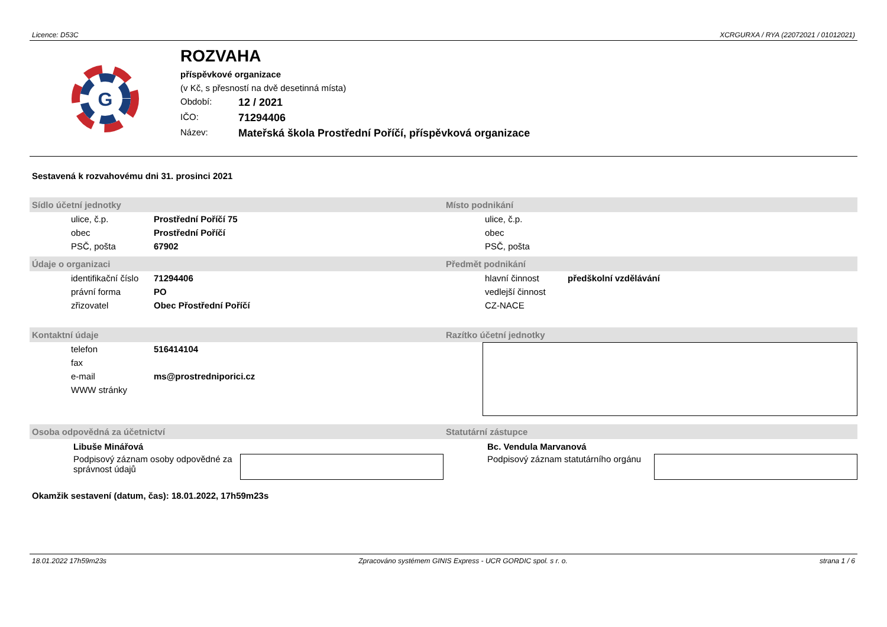Licence: D53C XCRGURXA / RYA (22072021 / 01012021)
G
ROZVAHA
příspěvkové organizace
(v Kč, s přesností na dvě desetinná místa)
Období: 12 / 2021
IČO: 71294406
Název: Mateřská škola Prostřední Poříčí, příspěvková organizace
Sestavená k rozvahovému dni 31. prosinci 2021
Sídlo účetní jednotky
| ulice, č.p. | Prostřední Poříčí 75 |
| obec | Prostřední Poříčí |
| PSČ, pošta | 67902 |
Místo podnikání
| ulice, č.p. |
| obec |
| PSČ, pošta |
Údaje o organizaci
| identifikační číslo | 71294406 |
| právní forma | PO |
| zřizovatel | Obec Přostřední Poříčí |
Předmět podnikání
| hlavní činnost | předškolní vzdělávání |
| vedlejší činnost | |
| CZ-NACE | |
Kontaktní údaje
| telefon | 516414104 |
| fax | |
| e-mail | ms@prostredniporici.cz |
| WWW stránky | |
Razítko účetní jednotky
Osoba odpovědná za účetnictví
Libuše Minářová
Podpisový záznam osoby odpovědné za správnost údajů
Statutární zástupce
Bc. Vendula Marvanová
Podpisový záznam statutárního orgánu
Okamžik sestavení (datum, čas): 18.01.2022, 17h59m23s
18.01.2022 17h59m23s Zpracováno systémem GINIS Express - UCR GORDIC spol. s r. o. strana 1 / 6